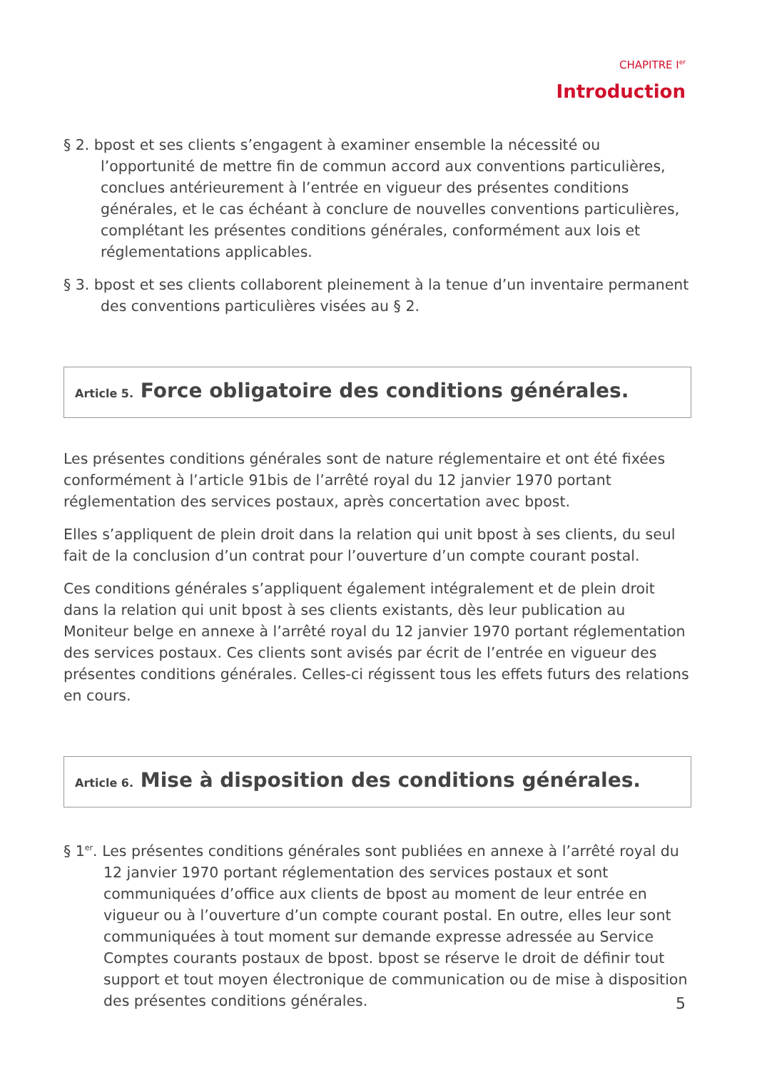CHAPITRE I<sup>er</sup>
Introduction
§ 2. bpost et ses clients s’engagent à examiner ensemble la nécessité ou l’opportunité de mettre fin de commun accord aux conventions particulières, conclues antérieurement à l’entrée en vigueur des présentes conditions générales, et le cas échéant à conclure de nouvelles conventions particulières, complétant les présentes conditions générales, conformément aux lois et réglementations applicables.
§ 3. bpost et ses clients collaborent pleinement à la tenue d’un inventaire permanent des conventions particulières visées au § 2.
Article 5. Force obligatoire des conditions générales.
Les présentes conditions générales sont de nature réglementaire et ont été fixées conformément à l’article 91bis de l’arrêté royal du 12 janvier 1970 portant réglementation des services postaux, après concertation avec bpost.
Elles s’appliquent de plein droit dans la relation qui unit bpost à ses clients, du seul fait de la conclusion d’un contrat pour l’ouverture d’un compte courant postal.
Ces conditions générales s’appliquent également intégralement et de plein droit dans la relation qui unit bpost à ses clients existants, dès leur publication au Moniteur belge en annexe à l’arrêté royal du 12 janvier 1970 portant réglementation des services postaux. Ces clients sont avisés par écrit de l’entrée en vigueur des présentes conditions générales. Celles-ci régissent tous les effets futurs des relations en cours.
Article 6. Mise à disposition des conditions générales.
§ 1<sup>er</sup>. Les présentes conditions générales sont publiées en annexe à l’arrêté royal du 12 janvier 1970 portant réglementation des services postaux et sont communiquées d’office aux clients de bpost au moment de leur entrée en vigueur ou à l’ouverture d’un compte courant postal. En outre, elles leur sont communiquées à tout moment sur demande expresse adressée au Service Comptes courants postaux de bpost. bpost se réserve le droit de définir tout support et tout moyen électronique de communication ou de mise à disposition des présentes conditions générales.
5